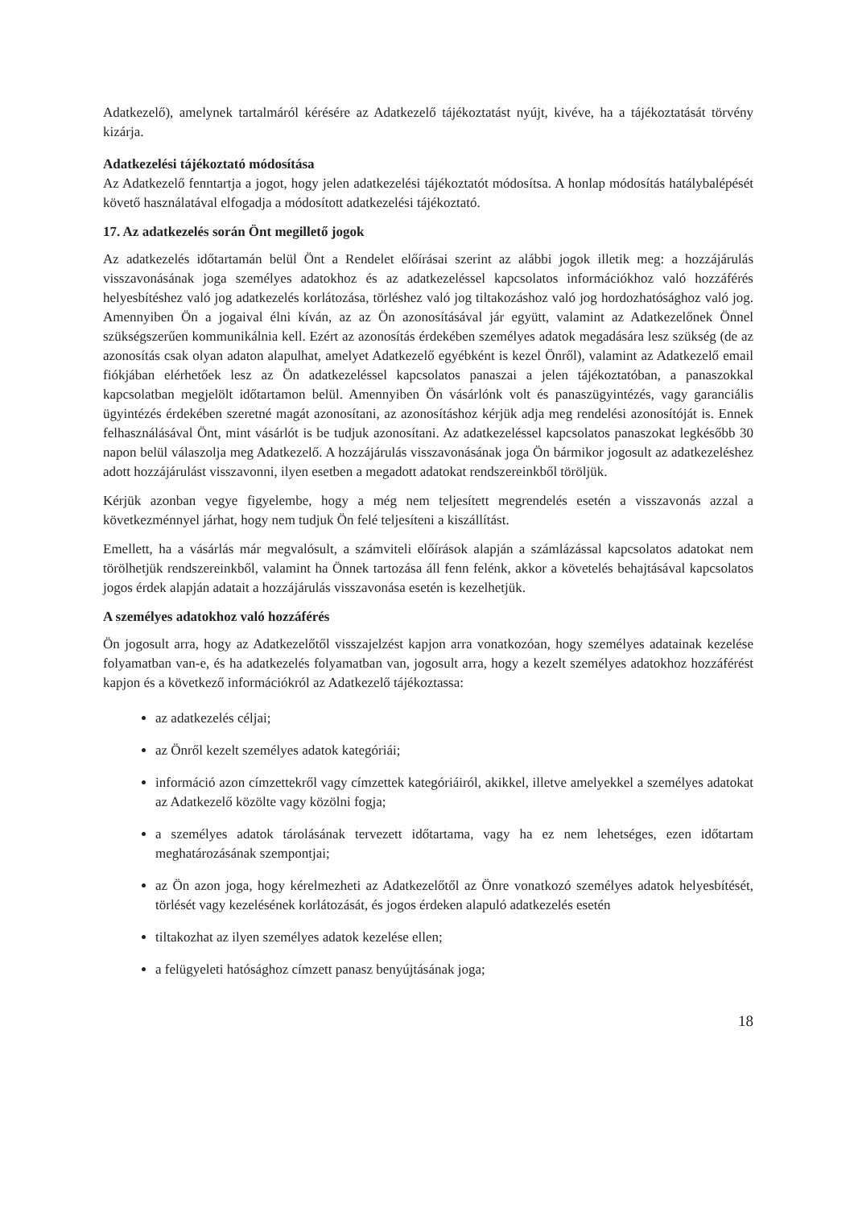Adatkezelő), amelynek tartalmáról kérésére az Adatkezelő tájékoztatást nyújt, kivéve, ha a tájékoztatását törvény kizárja.
Adatkezelési tájékoztató módosítása
Az Adatkezelő fenntartja a jogot, hogy jelen adatkezelési tájékoztatót módosítsa. A honlap módosítás hatálybalépését követő használatával elfogadja a módosított adatkezelési tájékoztató.
17. Az adatkezelés során Önt megillető jogok
Az adatkezelés időtartamán belül Önt a Rendelet előírásai szerint az alábbi jogok illetik meg: a hozzájárulás visszavonásának joga személyes adatokhoz és az adatkezeléssel kapcsolatos információkhoz való hozzáférés helyesbítéshez való jog adatkezelés korlátozása, törléshez való jog tiltakozáshoz való jog hordozhatósághoz való jog. Amennyiben Ön a jogaival élni kíván, az az Ön azonosításával jár együtt, valamint az Adatkezelőnek Önnel szükségszerűen kommunikálnia kell. Ezért az azonosítás érdekében személyes adatok megadására lesz szükség (de az azonosítás csak olyan adaton alapulhat, amelyet Adatkezelő egyébként is kezel Önről), valamint az Adatkezelő email fiókjában elérhetőek lesz az Ön adatkezeléssel kapcsolatos panaszai a jelen tájékoztatóban, a panaszokkal kapcsolatban megjelölt időtartamon belül. Amennyiben Ön vásárlónk volt és panaszügyintézés, vagy garanciális ügyintézés érdekében szeretné magát azonosítani, az azonosításhoz kérjük adja meg rendelési azonosítóját is. Ennek felhasználásával Önt, mint vásárlót is be tudjuk azonosítani. Az adatkezeléssel kapcsolatos panaszokat legkésőbb 30 napon belül válaszolja meg Adatkezelő. A hozzájárulás visszavonásának joga Ön bármikor jogosult az adatkezeléshez adott hozzájárulást visszavonni, ilyen esetben a megadott adatokat rendszereinkből töröljük.
Kérjük azonban vegye figyelembe, hogy a még nem teljesített megrendelés esetén a visszavonás azzal a következménnyel járhat, hogy nem tudjuk Ön felé teljesíteni a kiszállítást.
Emellett, ha a vásárlás már megvalósult, a számviteli előírások alapján a számlázással kapcsolatos adatokat nem törölhetjük rendszereinkből, valamint ha Önnek tartozása áll fenn felénk, akkor a követelés behajtásával kapcsolatos jogos érdek alapján adatait a hozzájárulás visszavonása esetén is kezelhetjük.
A személyes adatokhoz való hozzáférés
Ön jogosult arra, hogy az Adatkezelőtől visszajelzést kapjon arra vonatkozóan, hogy személyes adatainak kezelése folyamatban van-e, és ha adatkezelés folyamatban van, jogosult arra, hogy a kezelt személyes adatokhoz hozzáférést kapjon és a következő információkról az Adatkezelő tájékoztassa:
az adatkezelés céljai;
az Önről kezelt személyes adatok kategóriái;
információ azon címzettekről vagy címzettek kategóriáiról, akikkel, illetve amelyekkel a személyes adatokat az Adatkezelő közölte vagy közölni fogja;
a személyes adatok tárolásának tervezett időtartama, vagy ha ez nem lehetséges, ezen időtartam meghatározásának szempontjai;
az Ön azon joga, hogy kérelmezheti az Adatkezelőtől az Önre vonatkozó személyes adatok helyesbítését, törlését vagy kezelésének korlátozását, és jogos érdeken alapuló adatkezelés esetén
tiltakozhat az ilyen személyes adatok kezelése ellen;
a felügyeleti hatósághoz címzett panasz benyújtásának joga;
18